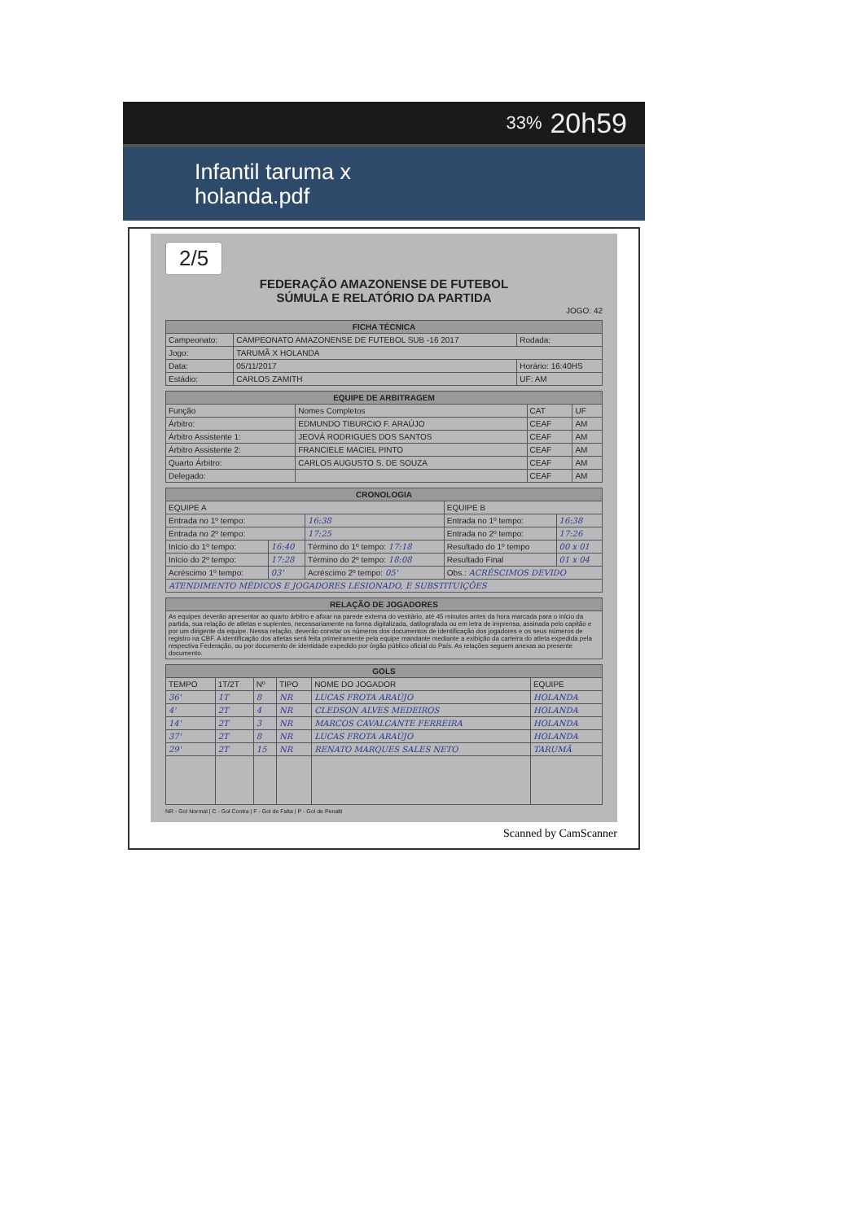33% 20h59
Infantil taruma x
holanda.pdf
2/5
FEDERAÇÃO AMAZONENSE DE FUTEBOL
SÚMULA E RELATÓRIO DA PARTIDA
JOGO: 42
| FICHA TÉCNICA | | | |
| --- | --- | --- | --- |
| Campeonato: | CAMPEONATO AMAZONENSE DE FUTEBOL SUB -16 2017 | | Rodada: |
| Jogo: | TARUMÃ X HOLANDA | | |
| Data: | 05/11/2017 | Horário: 16:40HS | |
| Estádio: | CARLOS ZAMITH | | UF: AM |
| EQUIPE DE ARBITRAGEM | | | |
| --- | --- | --- | --- |
| Função | Nomes Completos | CAT | UF |
| Árbitro: | EDMUNDO TIBURCIO F. ARAÚJO | CEAF | AM |
| Árbitro Assistente 1: | JEOVÁ RODRIGUES DOS SANTOS | CEAF | AM |
| Árbitro Assistente 2: | FRANCIELE MACIEL PINTO | CEAF | AM |
| Quarto Árbitro: | CARLOS AUGUSTO S. DE SOUZA | CEAF | AM |
| Delegado: | | CEAF | AM |
| CRONOLOGIA | | | | |
| --- | --- | --- | --- | --- |
| EQUIPE A | | | EQUIPE B | |
| Entrada no 1º tempo: | | 16:38 | Entrada no 1º tempo: | 16:38 |
| Entrada no 2º tempo: | | 17:25 | Entrada no 2º tempo: | 17:26 |
| Início do 1º tempo: | 16:40 | Término do 1º tempo: 17:18 | Resultado do 1º tempo | 00 x 01 |
| Início do 2º tempo: | 17:28 | Término do 2º tempo: 18:08 | Resultado Final | 01 x 04 |
| Acréscimo 1º tempo: | 03' | Acréscimo 2º tempo: 05' | Obs.: ACRÉSCIMOS DEVIDO | |
| ATENDIMENTO MÉDICOS E JOGADORES LESIONADO, E SUBSTITUIÇÕES | | | | |
| RELAÇÃO DE JOGADORES |
| --- |
| As equipes deverão apresentar ao quarto árbitro e afixar na parede externa do vestiário, até 45 minutos antes da hora marcada para o início da partida, sua relação de atletas e suplentes, necessariamente na forma digitalizada, datilografada ou em letra de imprensa, assinada pelo capitão e por um dirigente da equipe. Nessa relação, deverão constar os números dos documentos de identificação dos jogadores e os seus números de registro na CBF. A identificação dos atletas será feita primeiramente pela equipe mandante mediante a exibição da carteira do atleta expedida pela respectiva Federação, ou por documento de identidade expedido por órgão público oficial do País. As relações seguem anexas ao presente documento. |
| GOLS | | | | | |
| --- | --- | --- | --- | --- | --- |
| TEMPO | 1T/2T | Nº | TIPO | NOME DO JOGADOR | EQUIPE |
| 36' | 1T | 8 | NR | LUCAS FROTA ARAÚJO | HOLANDA |
| 4' | 2T | 4 | NR | CLEDSON ALVES MEDEIROS | HOLANDA |
| 14' | 2T | 3 | NR | MARCOS CAVALCANTE FERREIRA | HOLANDA |
| 37' | 2T | 8 | NR | LUCAS FROTA ARAÚJO | HOLANDA |
| 29' | 2T | 15 | NR | RENATO MARQUES SALES NETO | TARUMÃ |
NR - Gol Normal | C - Gol Contra | F - Gol de Falta | P - Gol de Penalti
Scanned by CamScanner